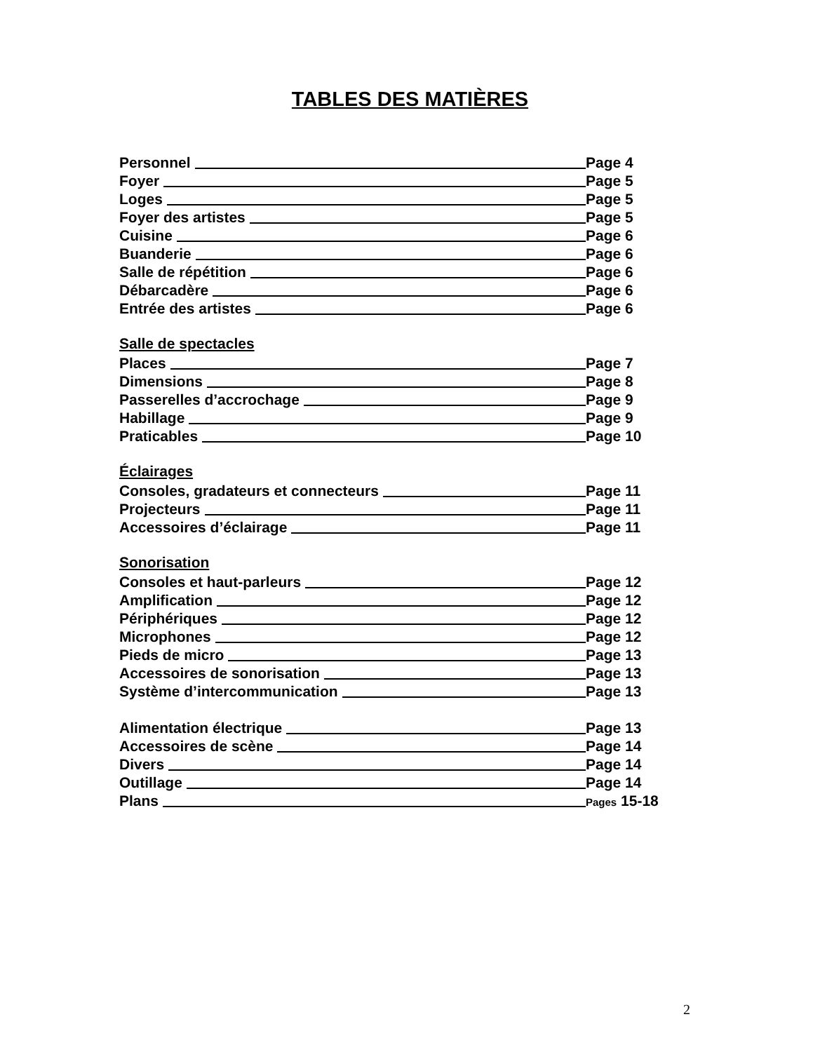TABLES DES MATIÈRES
Personnel Page 4
Foyer Page 5
Loges Page 5
Foyer des artistes Page 5
Cuisine Page 6
Buanderie Page 6
Salle de répétition Page 6
Débarcadère Page 6
Entrée des artistes Page 6
Salle de spectacles
Places Page 7
Dimensions Page 8
Passerelles d’accrochage Page 9
Habillage Page 9
Praticables Page 10
Éclairages
Consoles, gradateurs et connecteurs Page 11
Projecteurs Page 11
Accessoires d’éclairage Page 11
Sonorisation
Consoles et haut-parleurs Page 12
Amplification Page 12
Périphériques Page 12
Microphones Page 12
Pieds de micro Page 13
Accessoires de sonorisation Page 13
Système d’intercommunication Page 13
Alimentation électrique Page 13
Accessoires de scène Page 14
Divers Page 14
Outillage Page 14
Plans Pages 15-18
2